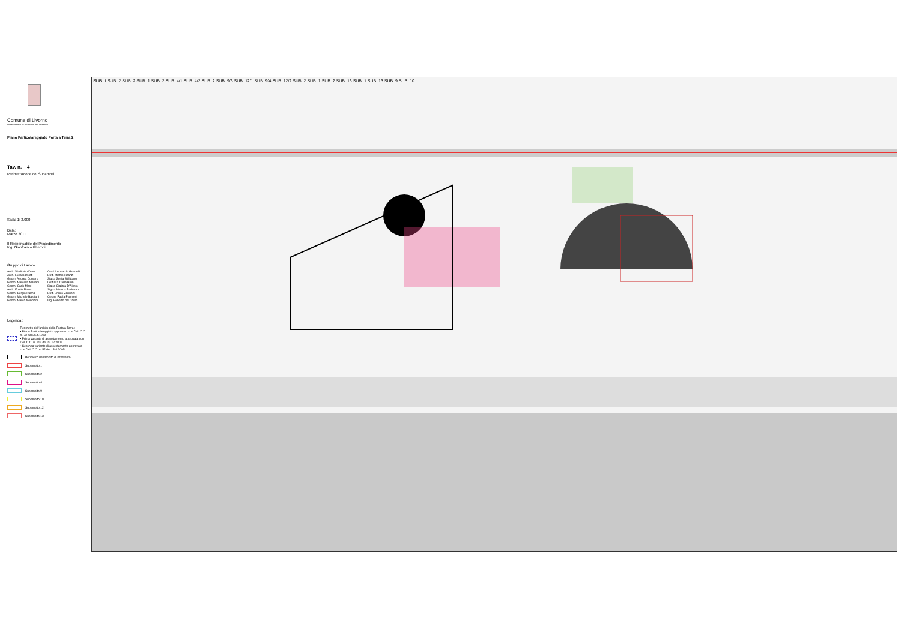Comune di Livorno
Dipartimento 4 - Politiche del Territorio
Piano Particolareggiato Porta a Terra 2
Tav. n. 4
Perimetrazione dei Subambiti
Scala 1: 2.000
Data:
Marzo 2011
Il Responsabile del Procedimento
Ing. Gianfranco Ghetoni
Gruppo di Lavoro
Arch. Vladimiro Demi Geol. Leonardo Gonnelli Arch. Luca Barsotti Dott. Michele Danzi Geom. Andrea Corsaro Sig.ra Sonia Stillittano Geom. Marcella Mariani Dott.ssa Carla Bruni Geom. Carlo Masi Sig.ra Gigliola D'Alesio Arch. Fulvio Rossi Sig.ra Monica Padovani Geom. Sergio Palma Dott. Enrico Zannoni Geom. Michele Bastiani Geom. Paola Palmieri Geom. Marco Nencioni Ing. Roberto del Corso
Legenda :
Perimetro dell'ambito della Porta a Terra :
• Piano Particolareggiato approvato con Del. C.C. n. 73 del 26.4.1999
• Prima variante di assestamento approvata con Del. C.C. n. 215 del 23.12.2002
• Seconda variante di assestamento approvata con Del. C.C. n. 52 del 13.4.2005
Perimetro dell'ambito di intervento
Subambito 1
Subambito 2
Subambito 4
Subambito 9
Subambito 10
Subambito 12
Subambito 13
SUB. 1 SUB. 2 SUB. 2 SUB. 1 SUB. 2 SUB. 4/1 SUB. 4/2 SUB. 2 SUB. 9/3 SUB. 12/1 SUB. 9/4 SUB. 12/2 SUB. 2 SUB. 1 SUB. 2 SUB. 13 SUB. 1 SUB. 13 SUB. 9 SUB. 10